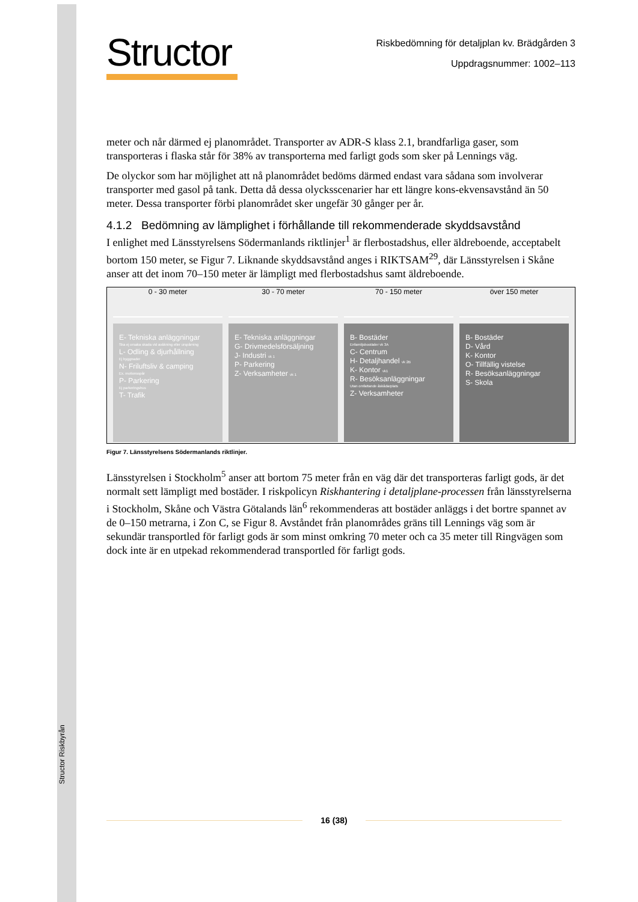Structor Riskbyrån
Structor
Riskbedömning för detaljplan kv. Brädgården 3
Uppdragsnummer: 1002–113
meter och når därmed ej planområdet. Transporter av ADR-S klass 2.1, brandfarliga gaser, som transporteras i flaska står för 38% av transporterna med farligt gods som sker på Lennings väg.
De olyckor som har möjlighet att nå planområdet bedöms därmed endast vara sådana som involverar transporter med gasol på tank. Detta då dessa olycksscenarier har ett längre kons-ekvensavstånd än 50 meter. Dessa transporter förbi planområdet sker ungefär 30 gånger per år.
4.1.2 Bedömning av lämplighet i förhållande till rekommenderade skyddsavstånd
I enlighet med Länsstyrelsens Södermanlands riktlinjer<sup>1</sup> är flerbostadshus, eller äldreboende, acceptabelt bortom 150 meter, se Figur 7. Liknande skyddsavstånd anges i RIKTSAM<sup>29</sup>, där Länsstyrelsen i Skåne anser att det inom 70–150 meter är lämpligt med flerbostadshus samt äldreboende.
0 - 30 meter
E- Tekniska anläggningar
Ska ej orsaka skada vid avåkning eller urspårning
L- Odling & djurhållning
Ej byggnader
N- Friluftsliv & camping
Ex. motionsspår
P- Parkering
Ej parkeringshus
T- Trafik
30 - 70 meter
E- Tekniska anläggningar
G- Drivmedelsförsäljning
J- Industri vk 1
P- Parkering
Z- Verksamheter vk 1
70 - 150 meter
B- Bostäder
Enfamiljsbostäder vk 3A
C- Centrum
H- Detaljhandel vk 2B
K- Kontor vk1
R- Besöksanläggningar
Utan omfattande åskådarplats
Z- Verksamheter
över 150 meter
B- Bostäder
D- Vård
K- Kontor
O- Tillfällig vistelse
R- Besöksanläggningar
S- Skola
Figur 7. Länsstyrelsens Södermanlands riktlinjer.
Länsstyrelsen i Stockholm<sup>5</sup> anser att bortom 75 meter från en väg där det transporteras farligt gods, är det normalt sett lämpligt med bostäder. I riskpolicyn Riskhantering i detaljplane-processen från länsstyrelserna i Stockholm, Skåne och Västra Götalands län<sup>6</sup> rekommenderas att bostäder anläggs i det bortre spannet av de 0–150 metrarna, i Zon C, se Figur 8. Avståndet från planområdes gräns till Lennings väg som är sekundär transportled för farligt gods är som minst omkring 70 meter och ca 35 meter till Ringvägen som dock inte är en utpekad rekommenderad transportled för farligt gods.
16 (38)